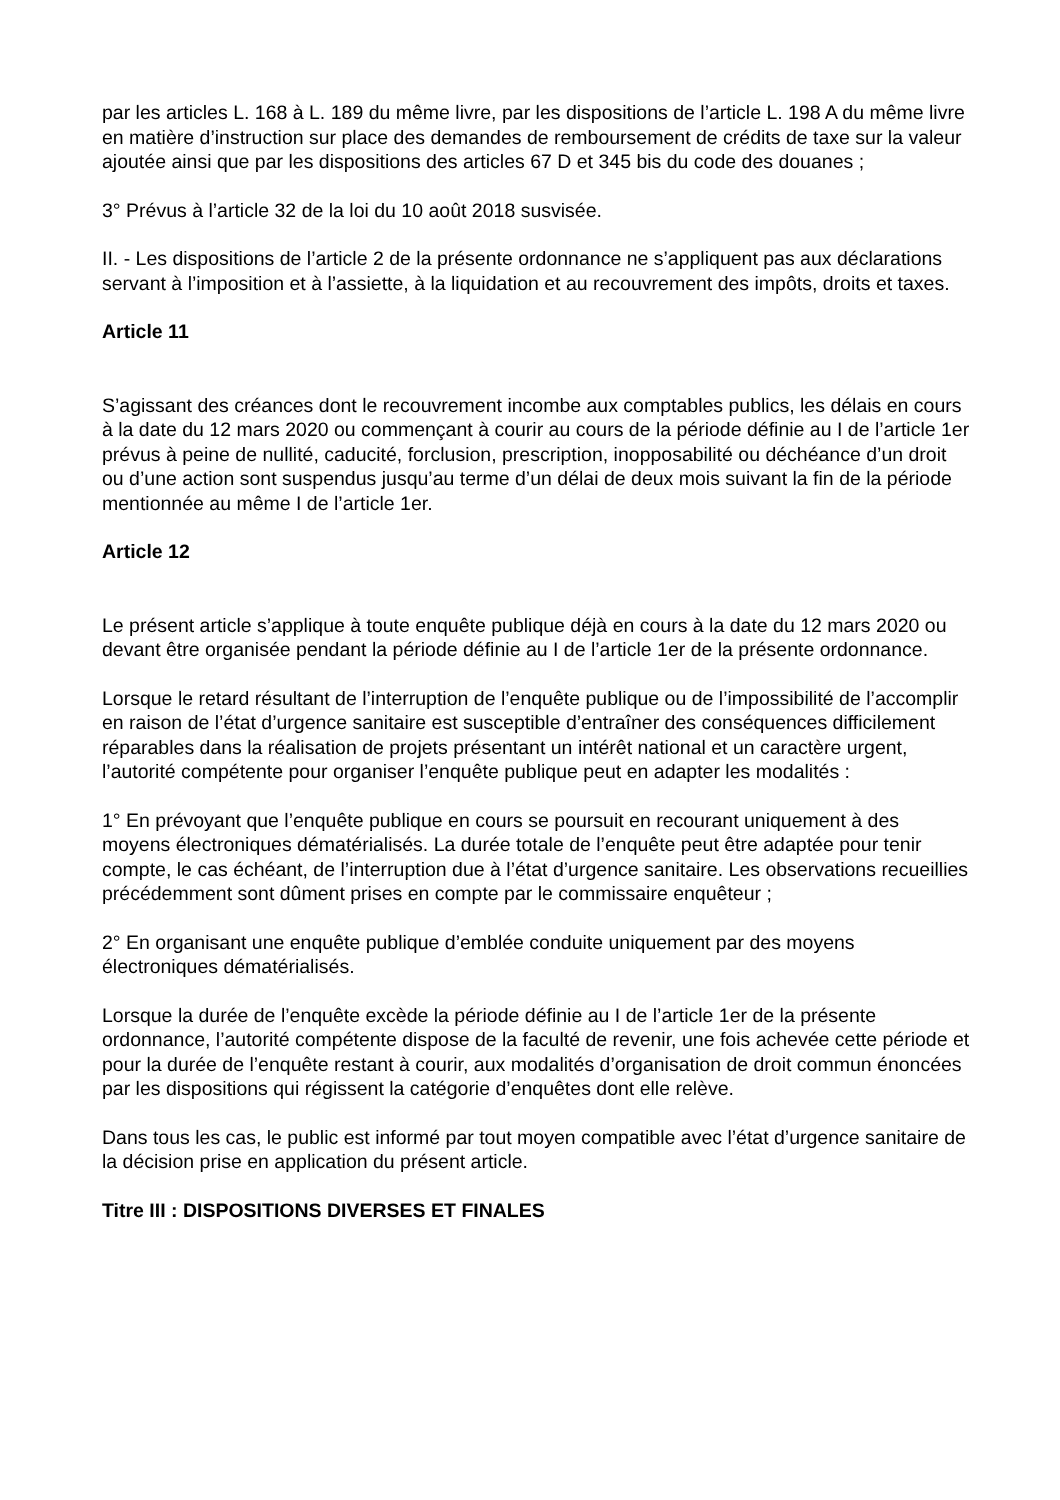par les articles L. 168 à L. 189 du même livre, par les dispositions de l’article L. 198 A du même livre en matière d’instruction sur place des demandes de remboursement de crédits de taxe sur la valeur ajoutée ainsi que par les dispositions des articles 67 D et 345 bis du code des douanes ;
3° Prévus à l’article 32 de la loi du 10 août 2018 susvisée.
II. - Les dispositions de l’article 2 de la présente ordonnance ne s’appliquent pas aux déclarations servant à l’imposition et à l’assiette, à la liquidation et au recouvrement des impôts, droits et taxes.
Article 11
S’agissant des créances dont le recouvrement incombe aux comptables publics, les délais en cours à la date du 12 mars 2020 ou commençant à courir au cours de la période définie au I de l’article 1er prévus à peine de nullité, caducité, forclusion, prescription, inopposabilité ou déchéance d’un droit ou d’une action sont suspendus jusqu’au terme d’un délai de deux mois suivant la fin de la période mentionnée au même I de l’article 1er.
Article 12
Le présent article s’applique à toute enquête publique déjà en cours à la date du 12 mars 2020 ou devant être organisée pendant la période définie au I de l’article 1er de la présente ordonnance.
Lorsque le retard résultant de l’interruption de l’enquête publique ou de l’impossibilité de l’accomplir en raison de l’état d’urgence sanitaire est susceptible d’entraîner des conséquences difficilement réparables dans la réalisation de projets présentant un intérêt national et un caractère urgent, l’autorité compétente pour organiser l’enquête publique peut en adapter les modalités :
1° En prévoyant que l’enquête publique en cours se poursuit en recourant uniquement à des moyens électroniques dématérialisés. La durée totale de l’enquête peut être adaptée pour tenir compte, le cas échéant, de l’interruption due à l’état d’urgence sanitaire. Les observations recueillies précédemment sont dûment prises en compte par le commissaire enquêteur ;
2° En organisant une enquête publique d’emblée conduite uniquement par des moyens électroniques dématérialisés.
Lorsque la durée de l’enquête excède la période définie au I de l’article 1er de la présente ordonnance, l’autorité compétente dispose de la faculté de revenir, une fois achevée cette période et pour la durée de l’enquête restant à courir, aux modalités d’organisation de droit commun énoncées par les dispositions qui régissent la catégorie d’enquêtes dont elle relève.
Dans tous les cas, le public est informé par tout moyen compatible avec l’état d’urgence sanitaire de la décision prise en application du présent article.
Titre III : DISPOSITIONS DIVERSES ET FINALES